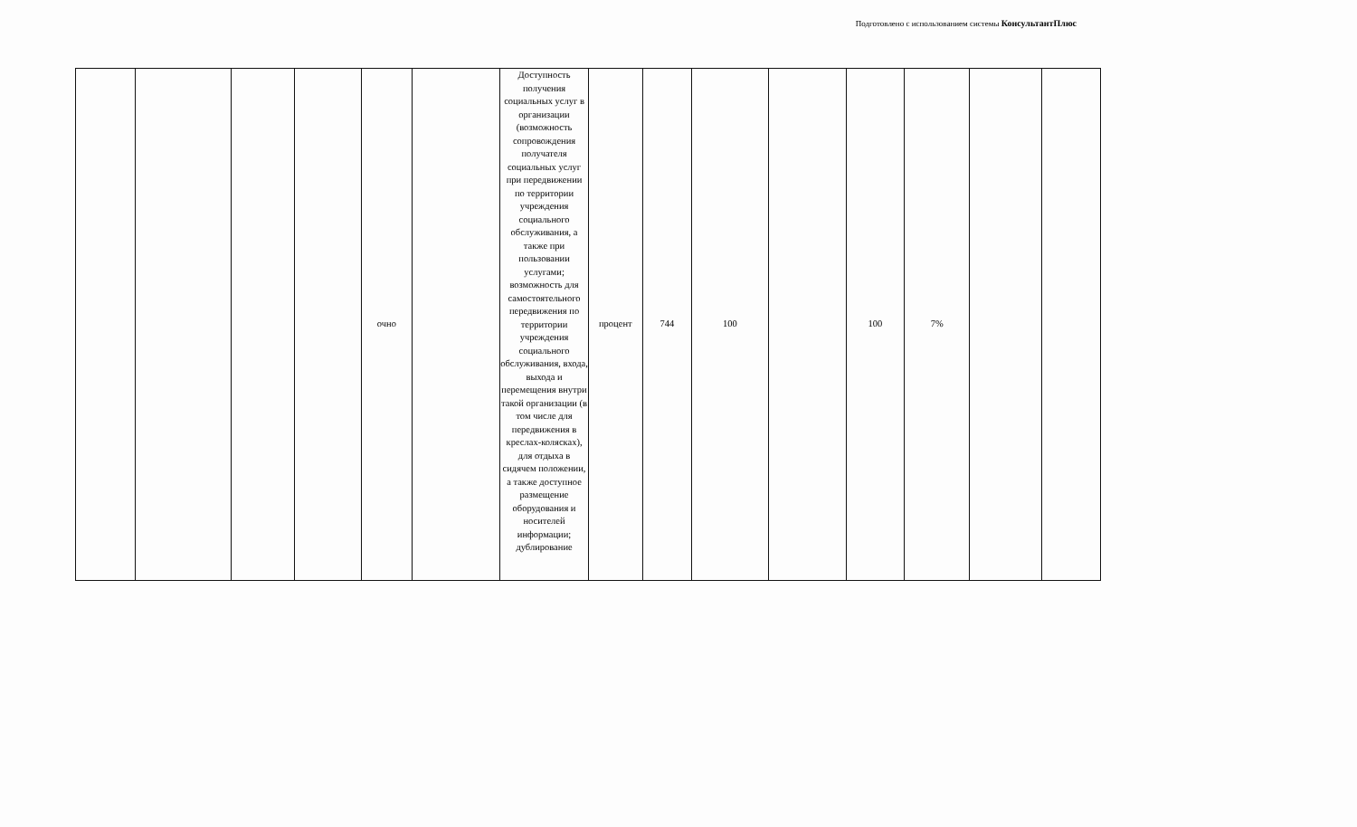Подготовлено с использованием системы КонсультантПлюс
| | | | | очно | | Доступность получения социальных услуг в организации (возможность сопровождения получателя социальных услуг при передвижении по территории учреждения социального обслуживания, а также при пользовании услугами; возможность для самостоятельного передвижения по территории учреждения социального обслуживания, входа, выхода и перемещения внутри такой организации (в том числе для передвижения в креслах-колясках), для отдыха в сидячем положении, а также доступное размещение оборудования и носителей информации; дублирование | процент | 744 | 100 | | 100 | 7% | | |